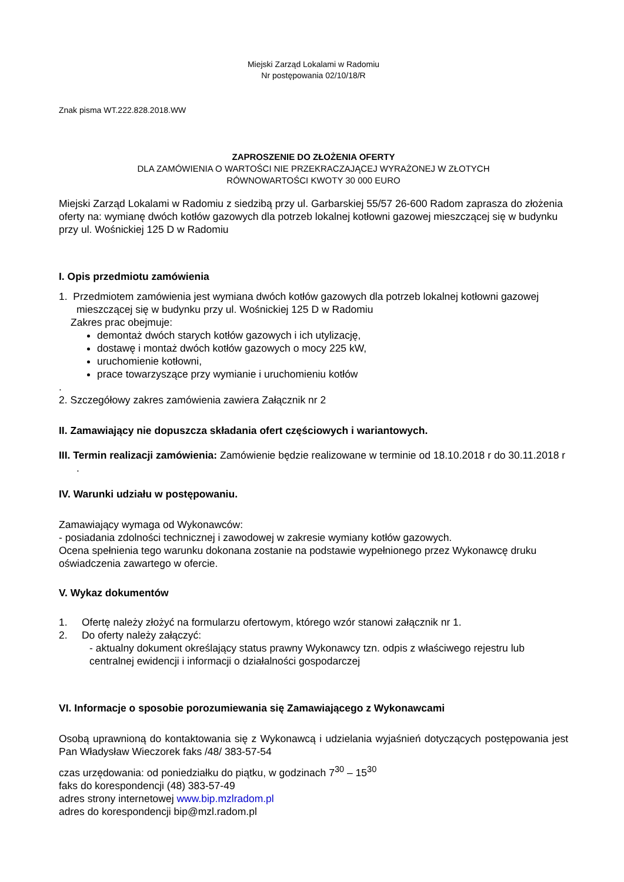Miejski Zarząd Lokalami w Radomiu
Nr postępowania 02/10/18/R
Znak pisma WT.222.828.2018.WW
ZAPROSZENIE DO ZŁOŻENIA OFERTY
DLA ZAMÓWIENIA O WARTOŚCI NIE PRZEKRACZAJĄCEJ WYRAŻONEJ W ZŁOTYCH
RÓWNOWARTOŚCI KWOTY 30 000 EURO
Miejski Zarząd Lokalami w Radomiu z siedzibą przy ul. Garbarskiej 55/57 26-600 Radom zaprasza do złożenia oferty na: wymianę dwóch kotłów gazowych dla potrzeb lokalnej kotłowni gazowej mieszczącej się w budynku przy ul. Wośnickiej 125 D w Radomiu
I. Opis przedmiotu zamówienia
1. Przedmiotem zamówienia jest wymiana dwóch kotłów gazowych dla potrzeb lokalnej kotłowni gazowej mieszczącej się w budynku przy ul. Wośnickiej 125 D w Radomiu
Zakres prac obejmuje:
demontaż dwóch starych kotłów gazowych i ich utylizację,
dostawę i montaż dwóch kotłów gazowych o mocy 225 kW,
uruchomienie kotłowni,
prace towarzyszące przy wymianie i uruchomieniu kotłów
.
2. Szczegółowy zakres zamówienia zawiera Załącznik nr 2
II. Zamawiający nie dopuszcza składania ofert częściowych i wariantowych.
III. Termin realizacji zamówienia: Zamówienie będzie realizowane w terminie od 18.10.2018 r do 30.11.2018 r .
IV. Warunki udziału w postępowaniu.
Zamawiający wymaga od Wykonawców:
- posiadania zdolności technicznej i zawodowej w zakresie wymiany kotłów gazowych.
Ocena spełnienia tego warunku dokonana zostanie na podstawie wypełnionego przez Wykonawcę druku oświadczenia zawartego w ofercie.
V. Wykaz dokumentów
1. Ofertę należy złożyć na formularzu ofertowym, którego wzór stanowi załącznik nr 1.
2. Do oferty należy załączyć:
- aktualny dokument określający status prawny Wykonawcy tzn. odpis z właściwego rejestru lub centralnej ewidencji i informacji o działalności gospodarczej
VI. Informacje o sposobie porozumiewania się Zamawiającego z Wykonawcami
Osobą uprawnioną do kontaktowania się z Wykonawcą i udzielania wyjaśnień dotyczących postępowania jest Pan Władysław Wieczorek faks /48/ 383-57-54
czas urzędowania: od poniedziałku do piątku, w godzinach 7<sup>30</sup> – 15<sup>30</sup>
faks do korespondencji (48) 383-57-49
adres strony internetowej www.bip.mzlradom.pl
adres do korespondencji bip@mzl.radom.pl